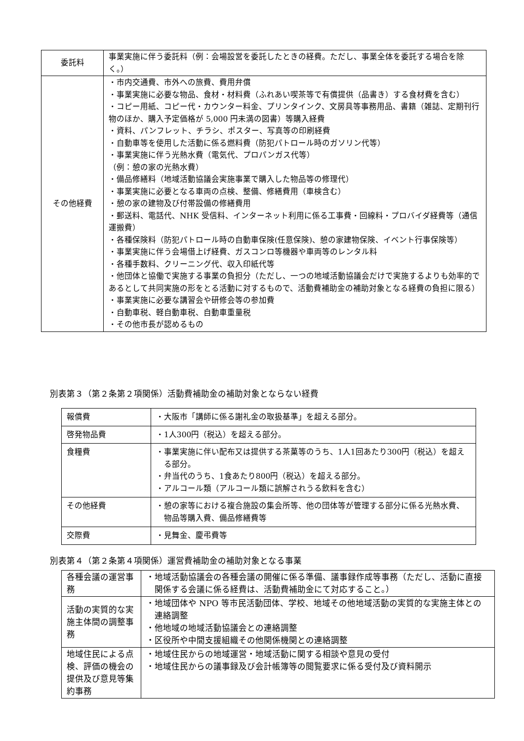| 委託料 | 事業実施に伴う委託料（例：会場設営を委託したときの経費。ただし、事業全体を委託する場合を除く。） |
| その他経費 | ・市内交通費、市外への旅費、費用弁償 ・事業実施に必要な物品、食材・材料費（ふれあい喫茶等で有償提供（品書き）する食材費を含む） ・コピー用紙、コピー代・カウンター料金、プリンタインク、文房具等事務用品、書籍（雑誌、定期刊行物のほか、購入予定価格が 5,000 円未満の図書）等購入経費 ・資料、パンフレット、チラシ、ポスター、写真等の印刷経費 ・自動車等を使用した活動に係る燃料費（防犯パトロール時のガソリン代等） ・事業実施に伴う光熱水費（電気代、プロパンガス代等） （例：憩の家の光熱水費） ・備品修繕料（地域活動協議会実施事業で購入した物品等の修理代） ・事業実施に必要となる車両の点検、整備、修繕費用（車検含む） ・憩の家の建物及び付帯設備の修繕費用 ・郵送料、電話代、NHK 受信料、インターネット利用に係る工事費・回線料・プロバイダ経費等（通信運搬費） ・各種保険料（防犯パトロール時の自動車保険(任意保険)、憩の家建物保険、イベント行事保険等） ・事業実施に伴う会場借上げ経費、ガスコンロ等機器や車両等のレンタル料 ・各種手数料、クリーニング代、収入印紙代等 ・他団体と協働で実施する事業の負担分（ただし、一つの地域活動協議会だけで実施するよりも効率的であるとして共同実施の形をとる活動に対するもので、活動費補助金の補助対象となる経費の負担に限る） ・事業実施に必要な講習会や研修会等の参加費 ・自動車税、軽自動車税、自動車重量税 ・その他市長が認めるもの |
別表第３（第２条第２項関係）活動費補助金の補助対象とならない経費
| 報償費 | ・大阪市「講師に係る謝礼金の取扱基準」を超える部分。 |
| 啓発物品費 | ・1人300円（税込）を超える部分。 |
| 食糧費 | ・事業実施に伴い配布又は提供する茶菓等のうち、1人1回あたり300円（税込）を超える部分。 ・弁当代のうち、1食あたり800円（税込）を超える部分。 ・アルコール類（アルコール類に誤解されうる飲料を含む） |
| その他経費 | ・憩の家等における複合施設の集会所等、他の団体等が管理する部分に係る光熱水費、物品等購入費、備品修繕費等 |
| 交際費 | ・見舞金、慶弔費等 |
別表第４（第２条第４項関係）運営費補助金の補助対象となる事業
| 各種会議の運営事務 | ・地域活動協議会の各種会議の開催に係る準備、議事録作成等事務（ただし、活動に直接関係する会議に係る経費は、活動費補助金にて対応すること。） |
| 活動の実質的な実施主体間の調整事務 | ・地域団体や NPO 等市民活動団体、学校、地域その他地域活動の実質的な実施主体との連絡調整 ・他地域の地域活動協議会との連絡調整 ・区役所や中間支援組織その他関係機関との連絡調整 |
| 地域住民による点検、評価の機会の提供及び意見等集約事務 | ・地域住民からの地域運営・地域活動に関する相談や意見の受付 ・地域住民からの議事録及び会計帳簿等の閲覧要求に係る受付及び資料開示 |